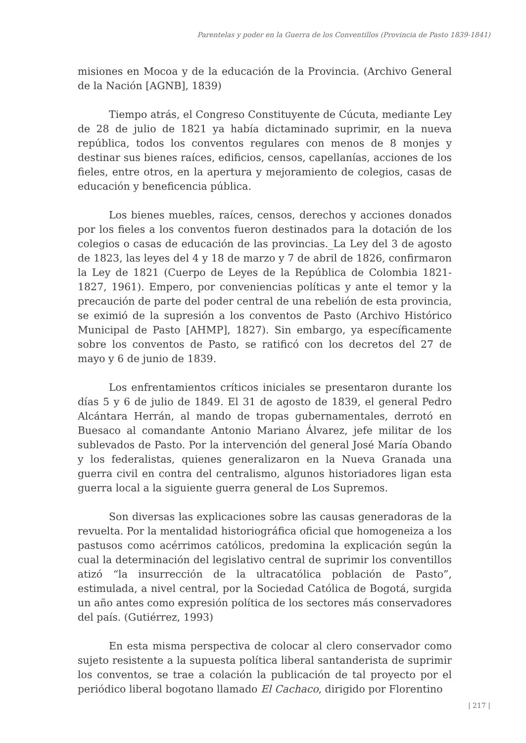Parentelas y poder en la Guerra de los Conventillos (Provincia de Pasto 1839-1841)
misiones en Mocoa y de la educación de la Provincia. (Archivo General de la Nación [AGNB], 1839)
Tiempo atrás, el Congreso Constituyente de Cúcuta, mediante Ley de 28 de julio de 1821 ya había dictaminado suprimir, en la nueva república, todos los conventos regulares con menos de 8 monjes y destinar sus bienes raíces, edificios, censos, capellanías, acciones de los fieles, entre otros, en la apertura y mejoramiento de colegios, casas de educación y beneficencia pública.
Los bienes muebles, raíces, censos, derechos y acciones donados por los fieles a los conventos fueron destinados para la dotación de los colegios o casas de educación de las provincias._La Ley del 3 de agosto de 1823, las leyes del 4 y 18 de marzo y 7 de abril de 1826, confirmaron la Ley de 1821 (Cuerpo de Leyes de la República de Colombia 1821-1827, 1961). Empero, por conveniencias políticas y ante el temor y la precaución de parte del poder central de una rebelión de esta provincia, se eximió de la supresión a los conventos de Pasto (Archivo Histórico Municipal de Pasto [AHMP], 1827). Sin embargo, ya específicamente sobre los conventos de Pasto, se ratificó con los decretos del 27 de mayo y 6 de junio de 1839.
Los enfrentamientos críticos iniciales se presentaron durante los días 5 y 6 de julio de 1849. El 31 de agosto de 1839, el general Pedro Alcántara Herrán, al mando de tropas gubernamentales, derrotó en Buesaco al comandante Antonio Mariano Álvarez, jefe militar de los sublevados de Pasto. Por la intervención del general José María Obando y los federalistas, quienes generalizaron en la Nueva Granada una guerra civil en contra del centralismo, algunos historiadores ligan esta guerra local a la siguiente guerra general de Los Supremos.
Son diversas las explicaciones sobre las causas generadoras de la revuelta. Por la mentalidad historiográfica oficial que homogeneiza a los pastusos como acérrimos católicos, predomina la explicación según la cual la determinación del legislativo central de suprimir los conventillos atizó “la insurrección de la ultracatólica población de Pasto”, estimulada, a nivel central, por la Sociedad Católica de Bogotá, surgida un año antes como expresión política de los sectores más conservadores del país. (Gutiérrez, 1993)
En esta misma perspectiva de colocar al clero conservador como sujeto resistente a la supuesta política liberal santanderista de suprimir los conventos, se trae a colación la publicación de tal proyecto por el periódico liberal bogotano llamado El Cachaco, dirigido por Florentino
| 217 |